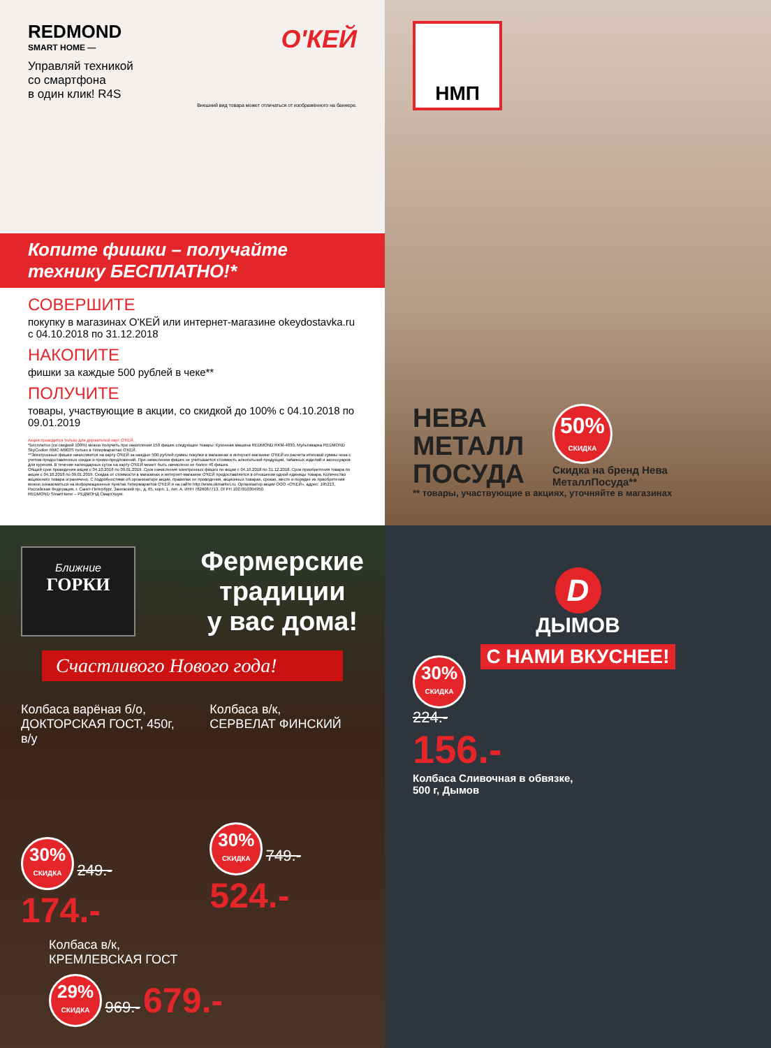REDMOND
SMART HOME —
О'КЕЙ
Управляй техникой
со смартфона
в один клик! R4S
Внешний вид товара может отличаться от изображённого на баннере.
Копите фишки – получайте
технику БЕСПЛАТНО!*
СОВЕРШИТЕ
покупку в магазинах О'КЕЙ или интернет-магазине okeydostavka.ru с 04.10.2018 по 31.12.2018
НАКОПИТЕ
фишки за каждые 500 рублей в чеке**
ПОЛУЧИТЕ
товары, участвующие в акции, со скидкой до 100% с 04.10.2018 по 09.01.2019
Акция проводится только для держателей карт О'КЕЙ.
*Бесплатно (со скидкой 100%) можно получить при накоплении 150 фишек следующие товары: Кухонная машина REDMOND RKM-4030, Мультиварка REDMOND SkyCooker RMC-M903S только в Гипермаркетах О'КЕЙ.
**Электронные фишки начисляются на карту О'КЕЙ за каждые 500 рублей суммы покупки в магазинах и интернет-магазине О'КЕЙ из расчета итоговой суммы чека с учетом предоставленных скидок и промо-предложений. При начислении фишек не учитывается стоимость алкогольной продукции, табачных изделий и аксессуаров для курения. В течение календарных суток на карту О'КЕЙ может быть начислено не более 40 фишек.
Общий срок проведения акции с 04.10.2018 по 09.01.2019. Срок начисления электронных фишек по акции с 04.10.2018 по 31.12.2018. Срок приобретения товара по акции с 04.10.2018 по 09.01.2019. Скидка от стоимости в магазинах и интернет-магазине О'КЕЙ предоставляется в отношении одной единицы товара. Количество акционного товара ограничено. С подробностями об организаторе акции, правилах ее проведения, акционных товарах, сроках, месте и порядке их приобретения можно ознакомиться на информационных пунктах Гипермаркетов О'КЕЙ и на сайте http://www.okmarket.ru. Организатор акции ООО «О'КЕЙ», адрес: 195213, Российская Федерация, г. Санкт-Петербург, Заневский пр., д. 65, корп. 1, лит. А. ИНН 7826087713, ОГРН 1027810304950.
REDMOND SmartHome – РЕДМОНД СмартХоум.
НМП
НЕВА
МЕТАЛЛ
ПОСУДА
50% СКИДКА
Скидка на бренд Нева МеталлПосуда**
** товары, участвующие в акциях, уточняйте в магазинах
Ближние
ГОРКИ
Фермерские
традиции
у вас дома!
Счастливого Нового года!
Колбаса варёная б/о,
ДОКТОРСКАЯ ГОСТ, 450г, в/у
30% СКИДКА 249.- 174.-
Колбаса в/к,
СЕРВЕЛАТ ФИНСКИЙ
30% СКИДКА 749.- 524.-
Колбаса в/к,
КРЕМЛЕВСКАЯ ГОСТ
29% СКИДКА 969.- 679.-
D
ДЫМОВ
С НАМИ ВКУСНЕЕ!
30% СКИДКА
224.-
156.-
Колбаса Сливочная в обвязке,
500 г, Дымов